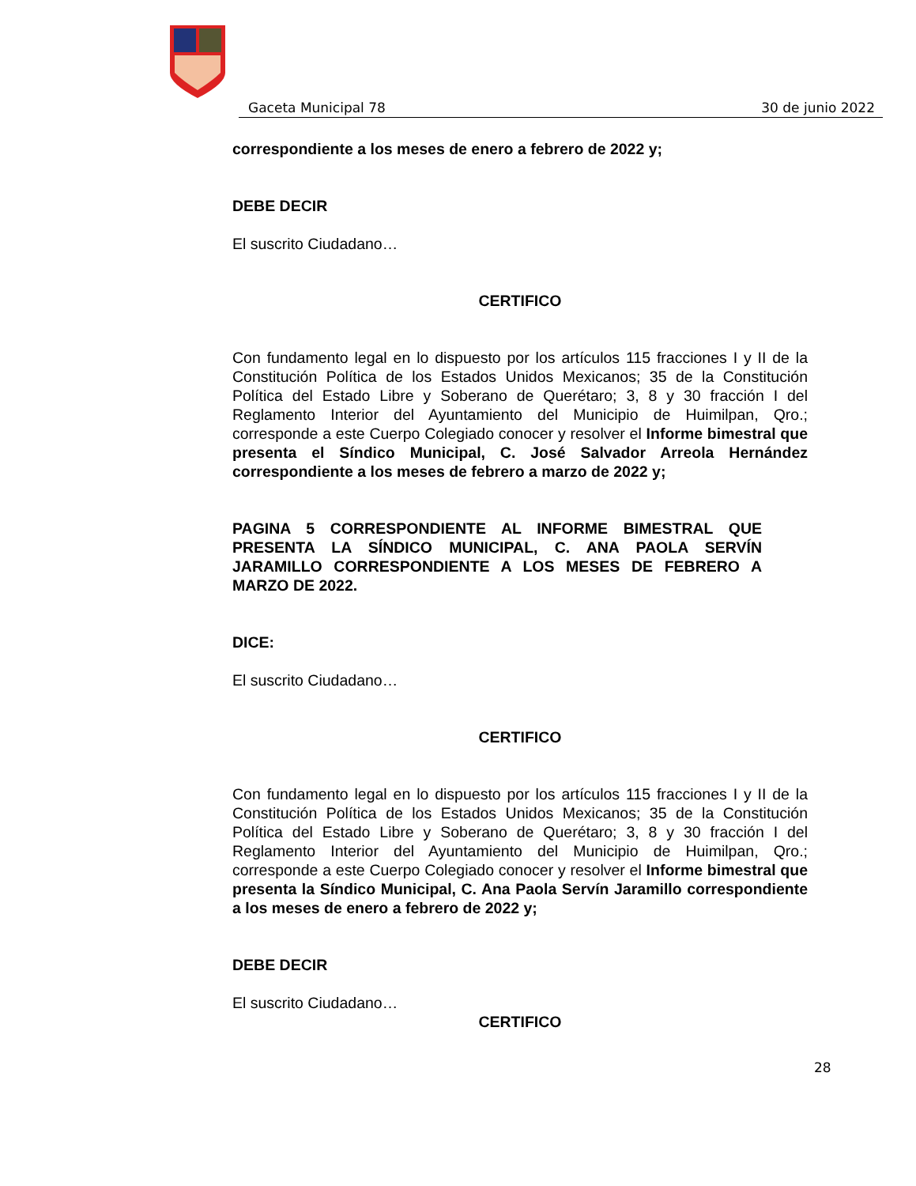Gaceta Municipal 78 30 de junio 2022
correspondiente a los meses de enero a febrero de 2022 y;
DEBE DECIR
El suscrito Ciudadano…
CERTIFICO
Con fundamento legal en lo dispuesto por los artículos 115 fracciones I y II de la Constitución Política de los Estados Unidos Mexicanos; 35 de la Constitución Política del Estado Libre y Soberano de Querétaro; 3, 8 y 30 fracción I del Reglamento Interior del Ayuntamiento del Municipio de Huimilpan, Qro.; corresponde a este Cuerpo Colegiado conocer y resolver el Informe bimestral que presenta el Síndico Municipal, C. José Salvador Arreola Hernández correspondiente a los meses de febrero a marzo de 2022 y;
PAGINA 5 CORRESPONDIENTE AL INFORME BIMESTRAL QUE PRESENTA LA SÍNDICO MUNICIPAL, C. ANA PAOLA SERVÍN JARAMILLO CORRESPONDIENTE A LOS MESES DE FEBRERO A MARZO DE 2022.
DICE:
El suscrito Ciudadano…
CERTIFICO
Con fundamento legal en lo dispuesto por los artículos 115 fracciones I y II de la Constitución Política de los Estados Unidos Mexicanos; 35 de la Constitución Política del Estado Libre y Soberano de Querétaro; 3, 8 y 30 fracción I del Reglamento Interior del Ayuntamiento del Municipio de Huimilpan, Qro.; corresponde a este Cuerpo Colegiado conocer y resolver el Informe bimestral que presenta la Síndico Municipal, C. Ana Paola Servín Jaramillo correspondiente a los meses de enero a febrero de 2022 y;
DEBE DECIR
El suscrito Ciudadano…
CERTIFICO
28